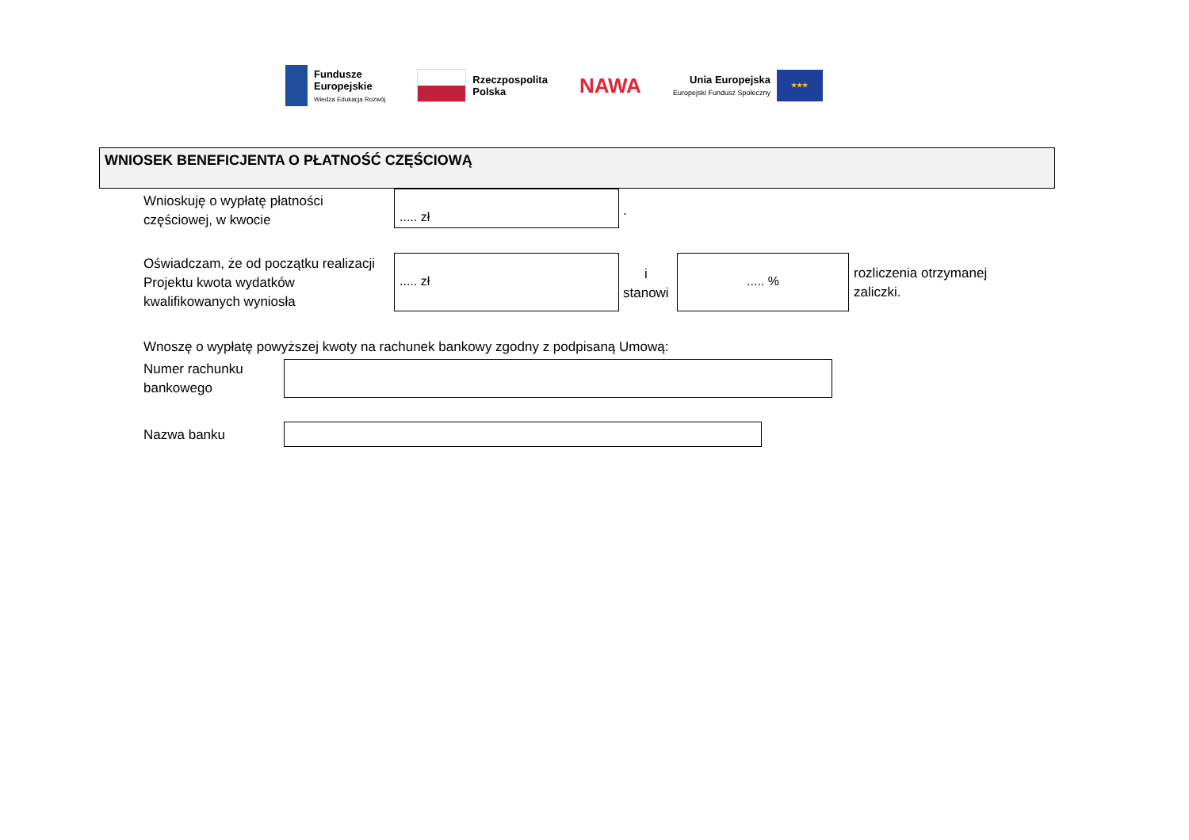Fundusze
Europejskie
Wiedza Edukacja Rozwój
Rzeczpospolita
Polska
NAWA
Unia Europejska
Europejski Fundusz Społeczny
★★★
WNIOSEK BENEFICJENTA O PŁATNOŚĆ CZĘŚCIOWĄ
Wnioskuję o wypłatę płatności
częściowej, w kwocie
..... zł
.
Oświadczam, że od początku realizacji
Projektu kwota wydatków
kwalifikowanych wyniosła
..... zł
i
stanowi
..... %
rozliczenia otrzymanej
zaliczki.
Wnoszę o wypłatę powyższej kwoty na rachunek bankowy zgodny z podpisaną Umową:
Numer rachunku
bankowego
Nazwa banku